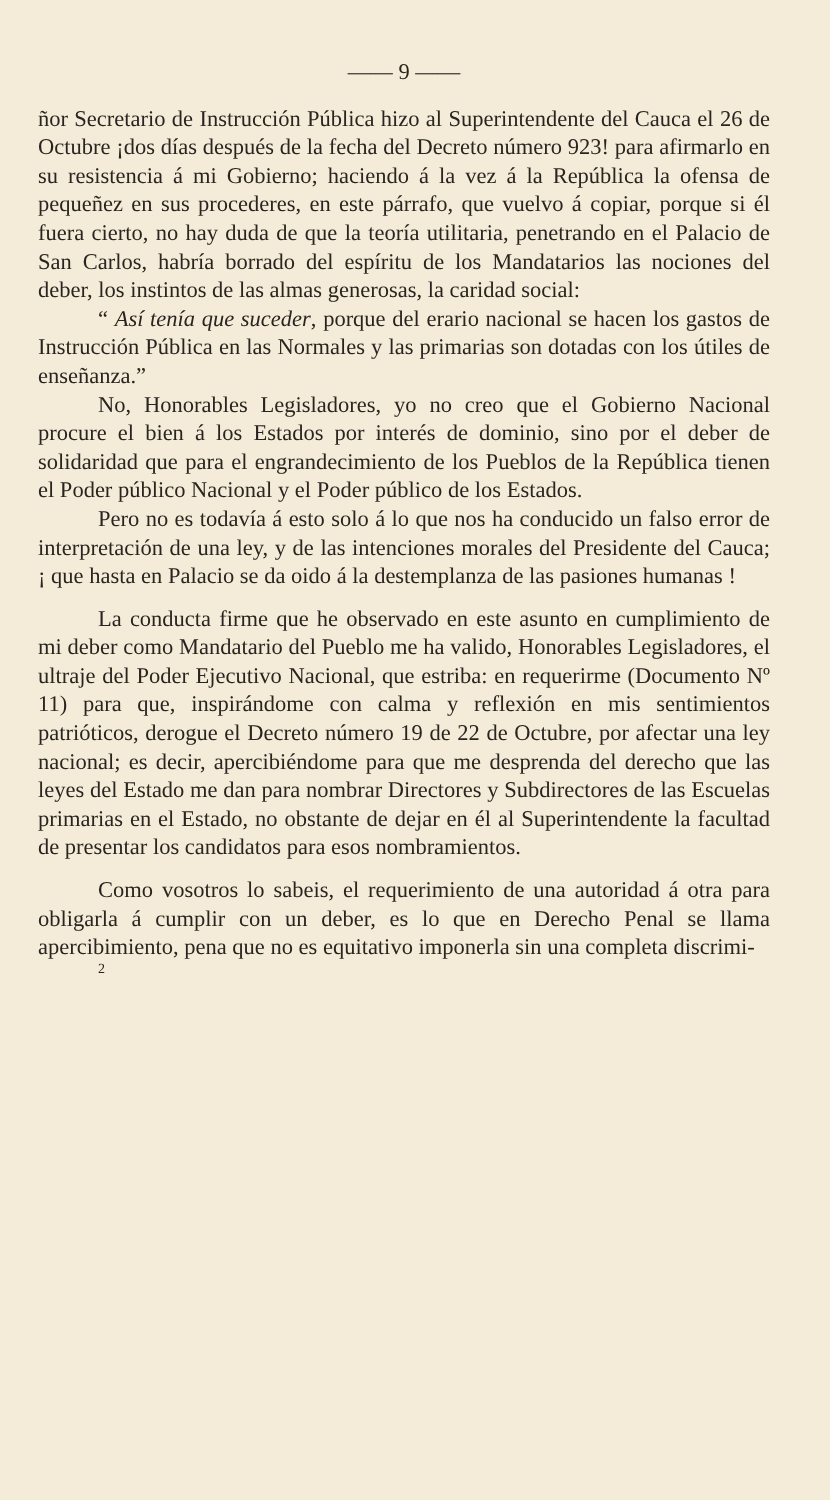—— 9 ——
ñor Secretario de Instrucción Pública hizo al Superintendente del Cauca el 26 de Octubre ¡dos días después de la fecha del Decreto número 923! para afirmarlo en su resistencia á mi Gobierno; haciendo á la vez á la República la ofensa de pequeñez en sus procederes, en este párrafo, que vuelvo á copiar, porque si él fuera cierto, no hay duda de que la teoría utilitaria, penetrando en el Palacio de San Carlos, habría borrado del espíritu de los Mandatarios las nociones del deber, los instintos de las almas generosas, la caridad social:
“ Así tenía que suceder, porque del erario nacional se hacen los gastos de Instrucción Pública en las Normales y las primarias son dotadas con los útiles de enseñanza.”
No, Honorables Legisladores, yo no creo que el Gobierno Nacional procure el bien á los Estados por interés de dominio, sino por el deber de solidaridad que para el engrandecimiento de los Pueblos de la República tienen el Poder público Nacional y el Poder público de los Estados.
Pero no es todavía á esto solo á lo que nos ha conducido un falso error de interpretación de una ley, y de las intenciones morales del Presidente del Cauca; ¡ que hasta en Palacio se da oido á la destemplanza de las pasiones humanas !
La conducta firme que he observado en este asunto en cumplimiento de mi deber como Mandatario del Pueblo me ha valido, Honorables Legisladores, el ultraje del Poder Ejecutivo Nacional, que estriba: en requerirme (Documento Nº 11) para que, inspirándome con calma y reflexión en mis sentimientos patrióticos, derogue el Decreto número 19 de 22 de Octubre, por afectar una ley nacional; es decir, apercibiéndome para que me desprenda del derecho que las leyes del Estado me dan para nombrar Directores y Subdirectores de las Escuelas primarias en el Estado, no obstante de dejar en él al Superintendente la facultad de presentar los candidatos para esos nombramientos.
Como vosotros lo sabeis, el requerimiento de una autoridad á otra para obligarla á cumplir con un deber, es lo que en Derecho Penal se llama apercibimiento, pena que no es equitativo imponerla sin una completa discrimi-
2